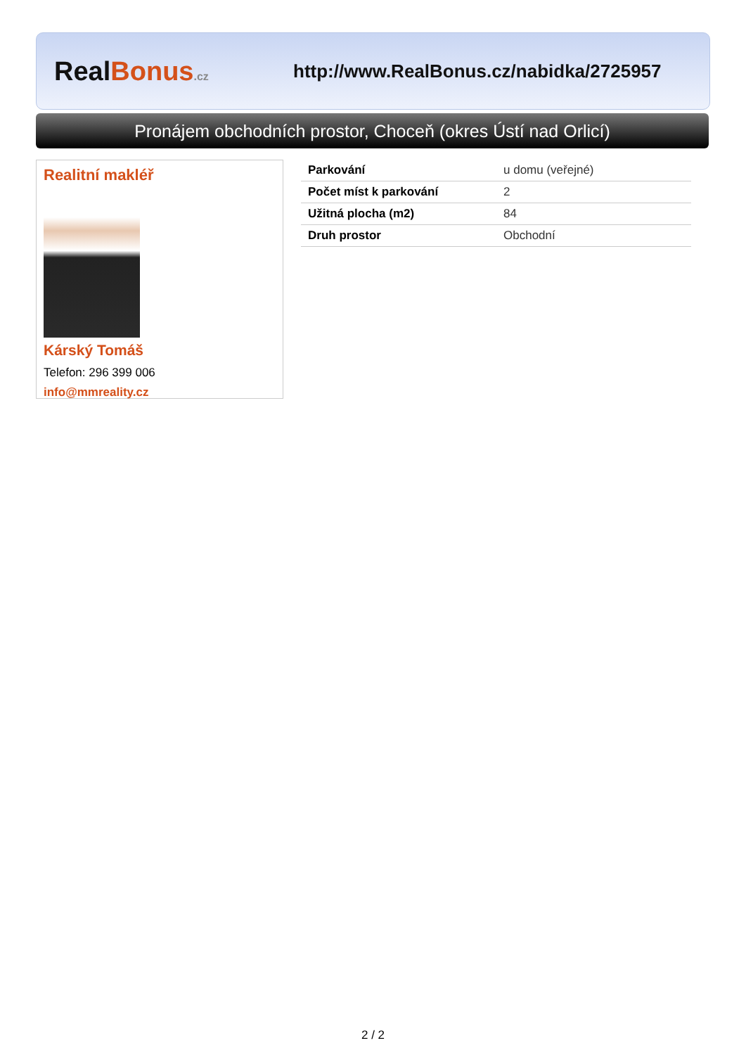RealBonus.cz
http://www.RealBonus.cz/nabidka/2725957
Pronájem obchodních prostor, Choceň (okres Ústí nad Orlicí)
Realitní makléř
Kárský Tomáš
Telefon: 296 399 006
info@mmreality.cz
| Parkování | u domu (veřejné) |
| Počet míst k parkování | 2 |
| Užitná plocha (m2) | 84 |
| Druh prostor | Obchodní |
2 / 2